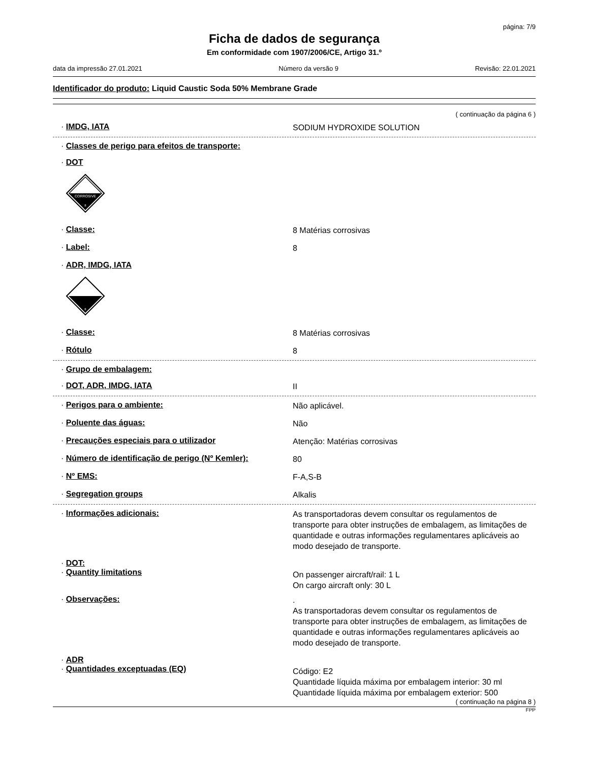página: 7/9
Ficha de dados de segurança
Em conformidade com 1907/2006/CE, Artigo 31.º
data da impressão 27.01.2021 Número da versão 9 Revisão: 22.01.2021
Identificador do produto: Liquid Caustic Soda 50% Membrane Grade
( continuação da página 6 )
· IMDG, IATA
SODIUM HYDROXIDE SOLUTION
· Classes de perigo para efeitos de transporte:
· DOT
CORROSIVE
8
· Classe:
8 Matérias corrosivas
· Label:
8
· ADR, IMDG, IATA
8
· Classe:
8 Matérias corrosivas
· Rótulo
8
· Grupo de embalagem:
· DOT, ADR, IMDG, IATA
II
· Perigos para o ambiente:
Não aplicável.
· Poluente das águas:
Não
· Precauções especiais para o utilizador
Atenção: Matérias corrosivas
· Número de identificação de perigo (Nº Kemler):
80
· Nº EMS:
F-A,S-B
· Segregation groups
Alkalis
· Informações adicionais:
As transportadoras devem consultar os regulamentos de transporte para obter instruções de embalagem, as limitações de quantidade e outras informações regulamentares aplicáveis ao modo desejado de transporte.
· DOT:
· Quantity limitations
On passenger aircraft/rail: 1 L
On cargo aircraft only: 30 L
· Observações:
.
As transportadoras devem consultar os regulamentos de transporte para obter instruções de embalagem, as limitações de quantidade e outras informações regulamentares aplicáveis ao modo desejado de transporte.
· ADR
· Quantidades exceptuadas (EQ)
Código: E2
Quantidade líquida máxima por embalagem interior: 30 ml
Quantidade líquida máxima por embalagem exterior: 500
( continuação na página 8 )
FPP